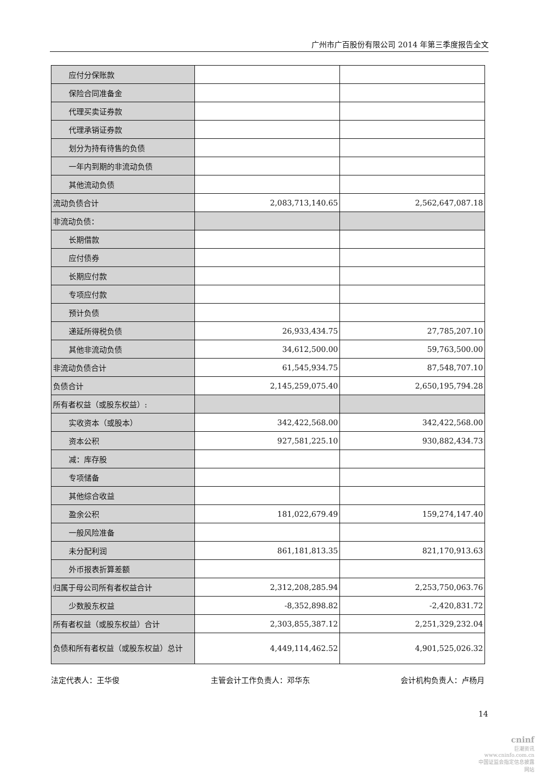广州市广百股份有限公司 2014 年第三季度报告全文
| 应付分保账款 | | |
| 保险合同准备金 | | |
| 代理买卖证券款 | | |
| 代理承销证券款 | | |
| 划分为持有待售的负债 | | |
| 一年内到期的非流动负债 | | |
| 其他流动负债 | | |
| 流动负债合计 | 2,083,713,140.65 | 2,562,647,087.18 |
| 非流动负债： | | |
| 长期借款 | | |
| 应付债券 | | |
| 长期应付款 | | |
| 专项应付款 | | |
| 预计负债 | | |
| 递延所得税负债 | 26,933,434.75 | 27,785,207.10 |
| 其他非流动负债 | 34,612,500.00 | 59,763,500.00 |
| 非流动负债合计 | 61,545,934.75 | 87,548,707.10 |
| 负债合计 | 2,145,259,075.40 | 2,650,195,794.28 |
| 所有者权益（或股东权益）: | | |
| 实收资本（或股本） | 342,422,568.00 | 342,422,568.00 |
| 资本公积 | 927,581,225.10 | 930,882,434.73 |
| 减：库存股 | | |
| 专项储备 | | |
| 其他综合收益 | | |
| 盈余公积 | 181,022,679.49 | 159,274,147.40 |
| 一般风险准备 | | |
| 未分配利润 | 861,181,813.35 | 821,170,913.63 |
| 外币报表折算差额 | | |
| 归属于母公司所有者权益合计 | 2,312,208,285.94 | 2,253,750,063.76 |
| 少数股东权益 | -8,352,898.82 | -2,420,831.72 |
| 所有者权益（或股东权益）合计 | 2,303,855,387.12 | 2,251,329,232.04 |
| 负债和所有者权益（或股东权益）总计 | 4,449,114,462.52 | 4,901,525,026.32 |
法定代表人：王华俊 主管会计工作负责人：邓华东 会计机构负责人：卢杨月
14
cninf
巨潮资讯
www.cninfo.com.cn
中国证监会指定信息披露网站